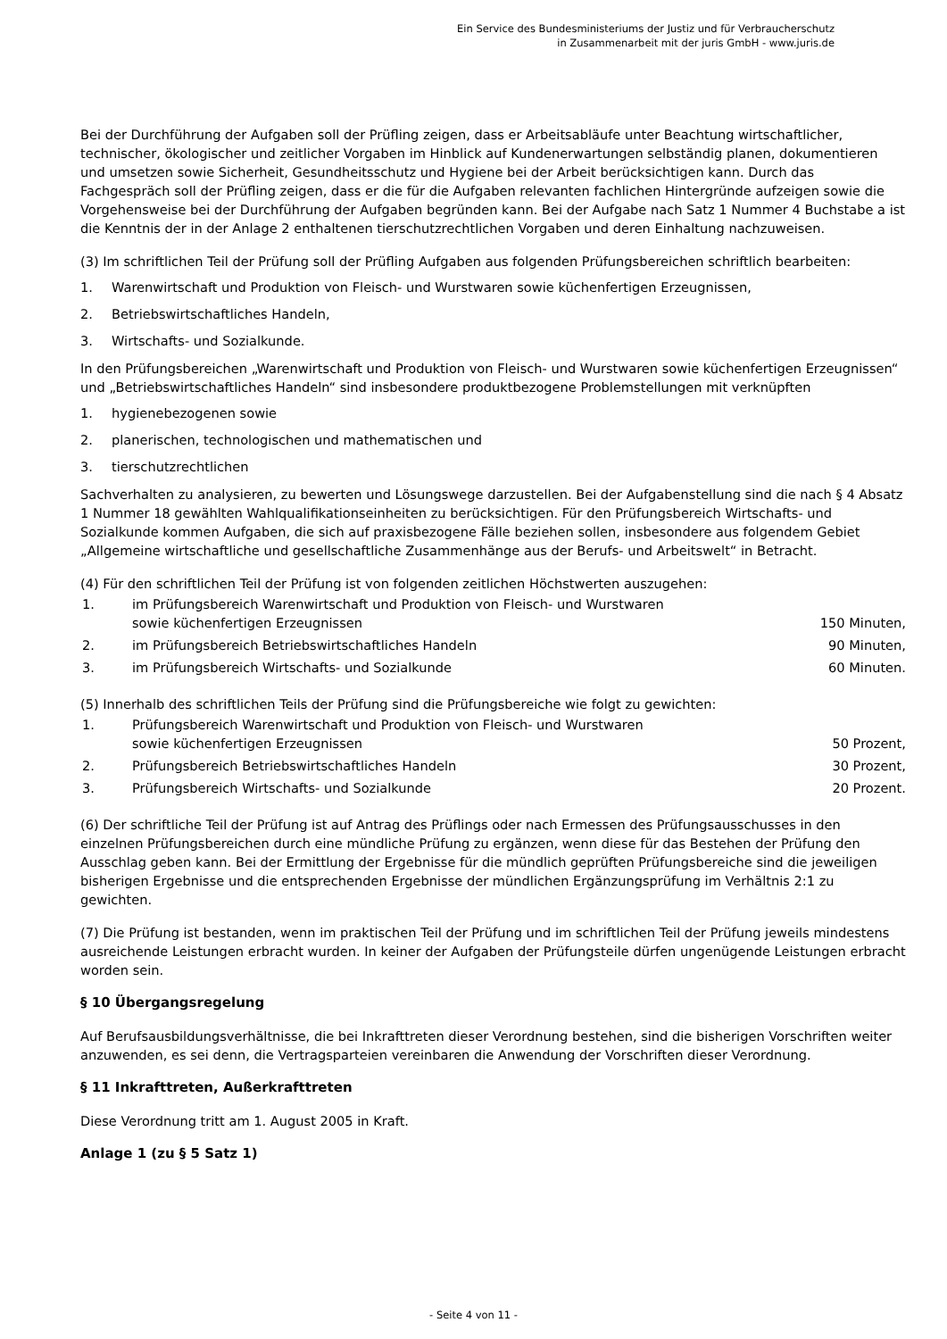Ein Service des Bundesministeriums der Justiz und für Verbraucherschutz
in Zusammenarbeit mit der juris GmbH - www.juris.de
Bei der Durchführung der Aufgaben soll der Prüfling zeigen, dass er Arbeitsabläufe unter Beachtung wirtschaftlicher, technischer, ökologischer und zeitlicher Vorgaben im Hinblick auf Kundenerwartungen selbständig planen, dokumentieren und umsetzen sowie Sicherheit, Gesundheitsschutz und Hygiene bei der Arbeit berücksichtigen kann. Durch das Fachgespräch soll der Prüfling zeigen, dass er die für die Aufgaben relevanten fachlichen Hintergründe aufzeigen sowie die Vorgehensweise bei der Durchführung der Aufgaben begründen kann. Bei der Aufgabe nach Satz 1 Nummer 4 Buchstabe a ist die Kenntnis der in der Anlage 2 enthaltenen tierschutzrechtlichen Vorgaben und deren Einhaltung nachzuweisen.
(3) Im schriftlichen Teil der Prüfung soll der Prüfling Aufgaben aus folgenden Prüfungsbereichen schriftlich bearbeiten:
1. Warenwirtschaft und Produktion von Fleisch- und Wurstwaren sowie küchenfertigen Erzeugnissen,
2. Betriebswirtschaftliches Handeln,
3. Wirtschafts- und Sozialkunde.
In den Prüfungsbereichen „Warenwirtschaft und Produktion von Fleisch- und Wurstwaren sowie küchenfertigen Erzeugnissen“ und „Betriebswirtschaftliches Handeln“ sind insbesondere produktbezogene Problemstellungen mit verknüpften
1. hygienebezogenen sowie
2. planerischen, technologischen und mathematischen und
3. tierschutzrechtlichen
Sachverhalten zu analysieren, zu bewerten und Lösungswege darzustellen. Bei der Aufgabenstellung sind die nach § 4 Absatz 1 Nummer 18 gewählten Wahlqualifikationseinheiten zu berücksichtigen. Für den Prüfungsbereich Wirtschafts- und Sozialkunde kommen Aufgaben, die sich auf praxisbezogene Fälle beziehen sollen, insbesondere aus folgendem Gebiet „Allgemeine wirtschaftliche und gesellschaftliche Zusammenhänge aus der Berufs- und Arbeitswelt“ in Betracht.
(4) Für den schriftlichen Teil der Prüfung ist von folgenden zeitlichen Höchstwerten auszugehen:
| 1. | im Prüfungsbereich Warenwirtschaft und Produktion von Fleisch- und Wurstwaren sowie küchenfertigen Erzeugnissen | 150 Minuten, |
| 2. | im Prüfungsbereich Betriebswirtschaftliches Handeln | 90 Minuten, |
| 3. | im Prüfungsbereich Wirtschafts- und Sozialkunde | 60 Minuten. |
(5) Innerhalb des schriftlichen Teils der Prüfung sind die Prüfungsbereiche wie folgt zu gewichten:
| 1. | Prüfungsbereich Warenwirtschaft und Produktion von Fleisch- und Wurstwaren sowie küchenfertigen Erzeugnissen | 50 Prozent, |
| 2. | Prüfungsbereich Betriebswirtschaftliches Handeln | 30 Prozent, |
| 3. | Prüfungsbereich Wirtschafts- und Sozialkunde | 20 Prozent. |
(6) Der schriftliche Teil der Prüfung ist auf Antrag des Prüflings oder nach Ermessen des Prüfungsausschusses in den einzelnen Prüfungsbereichen durch eine mündliche Prüfung zu ergänzen, wenn diese für das Bestehen der Prüfung den Ausschlag geben kann. Bei der Ermittlung der Ergebnisse für die mündlich geprüften Prüfungsbereiche sind die jeweiligen bisherigen Ergebnisse und die entsprechenden Ergebnisse der mündlichen Ergänzungsprüfung im Verhältnis 2:1 zu gewichten.
(7) Die Prüfung ist bestanden, wenn im praktischen Teil der Prüfung und im schriftlichen Teil der Prüfung jeweils mindestens ausreichende Leistungen erbracht wurden. In keiner der Aufgaben der Prüfungsteile dürfen ungenügende Leistungen erbracht worden sein.
§ 10 Übergangsregelung
Auf Berufsausbildungsverhältnisse, die bei Inkrafttreten dieser Verordnung bestehen, sind die bisherigen Vorschriften weiter anzuwenden, es sei denn, die Vertragsparteien vereinbaren die Anwendung der Vorschriften dieser Verordnung.
§ 11 Inkrafttreten, Außerkrafttreten
Diese Verordnung tritt am 1. August 2005 in Kraft.
Anlage 1 (zu § 5 Satz 1)
- Seite 4 von 11 -